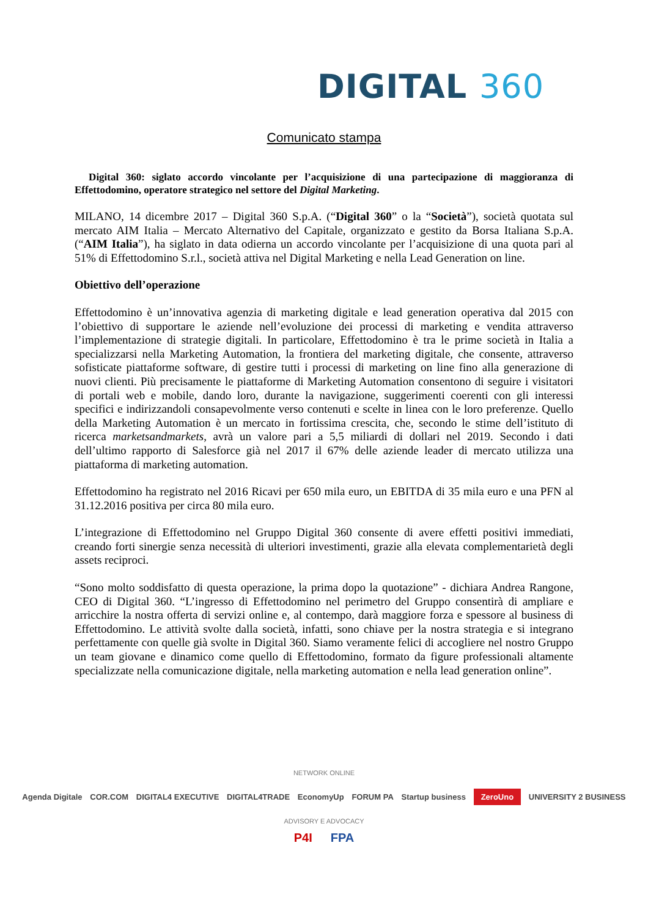DIGITAL 360
Comunicato stampa
Digital 360: siglato accordo vincolante per l’acquisizione di una partecipazione di maggioranza di Effettodomino, operatore strategico nel settore del Digital Marketing.
MILANO, 14 dicembre 2017 – Digital 360 S.p.A. (“Digital 360” o la “Società”), società quotata sul mercato AIM Italia – Mercato Alternativo del Capitale, organizzato e gestito da Borsa Italiana S.p.A. (“AIM Italia”), ha siglato in data odierna un accordo vincolante per l’acquisizione di una quota pari al 51% di Effettodomino S.r.l., società attiva nel Digital Marketing e nella Lead Generation on line.
Obiettivo dell’operazione
Effettodomino è un’innovativa agenzia di marketing digitale e lead generation operativa dal 2015 con l’obiettivo di supportare le aziende nell’evoluzione dei processi di marketing e vendita attraverso l’implementazione di strategie digitali. In particolare, Effettodomino è tra le prime società in Italia a specializzarsi nella Marketing Automation, la frontiera del marketing digitale, che consente, attraverso sofisticate piattaforme software, di gestire tutti i processi di marketing on line fino alla generazione di nuovi clienti. Più precisamente le piattaforme di Marketing Automation consentono di seguire i visitatori di portali web e mobile, dando loro, durante la navigazione, suggerimenti coerenti con gli interessi specifici e indirizzandoli consapevolmente verso contenuti e scelte in linea con le loro preferenze. Quello della Marketing Automation è un mercato in fortissima crescita, che, secondo le stime dell’istituto di ricerca marketsandmarkets, avrà un valore pari a 5,5 miliardi di dollari nel 2019. Secondo i dati dell’ultimo rapporto di Salesforce già nel 2017 il 67% delle aziende leader di mercato utilizza una piattaforma di marketing automation.
Effettodomino ha registrato nel 2016 Ricavi per 650 mila euro, un EBITDA di 35 mila euro e una PFN al 31.12.2016 positiva per circa 80 mila euro.
L’integrazione di Effettodomino nel Gruppo Digital 360 consente di avere effetti positivi immediati, creando forti sinergie senza necessità di ulteriori investimenti, grazie alla elevata complementarietà degli assets reciproci.
“Sono molto soddisfatto di questa operazione, la prima dopo la quotazione” - dichiara Andrea Rangone, CEO di Digital 360. “L’ingresso di Effettodomino nel perimetro del Gruppo consentirà di ampliare e arricchire la nostra offerta di servizi online e, al contempo, darà maggiore forza e spessore al business di Effettodomino. Le attività svolte dalla società, infatti, sono chiave per la nostra strategia e si integrano perfettamente con quelle già svolte in Digital 360. Siamo veramente felici di accogliere nel nostro Gruppo un team giovane e dinamico come quello di Effettodomino, formato da figure professionali altamente specializzate nella comunicazione digitale, nella marketing automation e nella lead generation online”.
NETWORK ONLINE
Agenda Digitale COR.COM DIGITAL4 EXECUTIVE DIGITAL4TRADE EconomyUp FORUM PA Startup business ZeroUno UNIVERSITY 2 BUSINESS
ADVISORY E ADVOCACY
P4I FPA